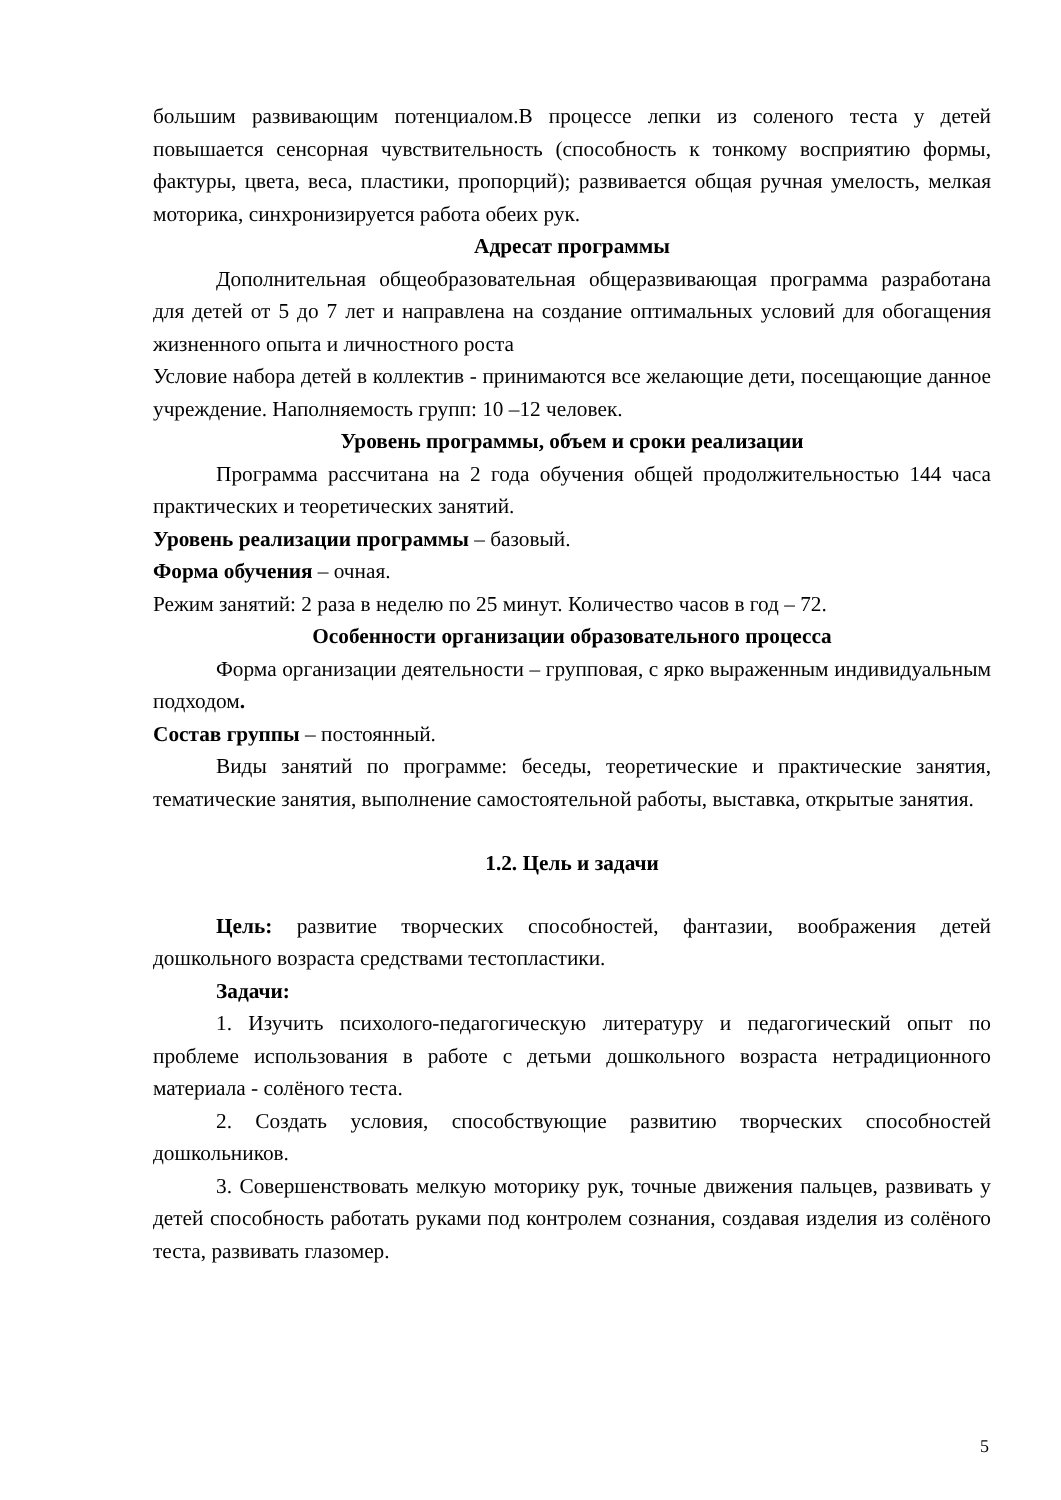большим развивающим потенциалом.В процессе лепки из соленого теста у детей повышается сенсорная чувствительность (способность к тонкому восприятию формы, фактуры, цвета, веса, пластики, пропорций); развивается общая ручная умелость, мелкая моторика, синхронизируется работа обеих рук.
Адресат программы
Дополнительная общеобразовательная общеразвивающая программа разработана для детей от 5 до 7 лет и направлена на создание оптимальных условий для обогащения жизненного опыта и личностного роста
Условие набора детей в коллектив - принимаются все желающие дети, посещающие данное учреждение. Наполняемость групп: 10 –12 человек.
Уровень программы, объем и сроки реализации
Программа рассчитана на 2 года обучения общей продолжительностью 144 часа практических и теоретических занятий.
Уровень реализации программы – базовый.
Форма обучения – очная.
Режим занятий: 2 раза в неделю по 25 минут. Количество часов в год – 72.
Особенности организации образовательного процесса
Форма организации деятельности – групповая, с ярко выраженным индивидуальным подходом.
Состав группы – постоянный.
Виды занятий по программе: беседы, теоретические и практические занятия, тематические занятия, выполнение самостоятельной работы, выставка, открытые занятия.
1.2. Цель и задачи
Цель: развитие творческих способностей, фантазии, воображения детей дошкольного возраста средствами тестопластики.
Задачи:
1. Изучить психолого-педагогическую литературу и педагогический опыт по проблеме использования в работе с детьми дошкольного возраста нетрадиционного материала - солёного теста.
2. Создать условия, способствующие развитию творческих способностей дошкольников.
3. Совершенствовать мелкую моторику рук, точные движения пальцев, развивать у детей способность работать руками под контролем сознания, создавая изделия из солёного теста, развивать глазомер.
5